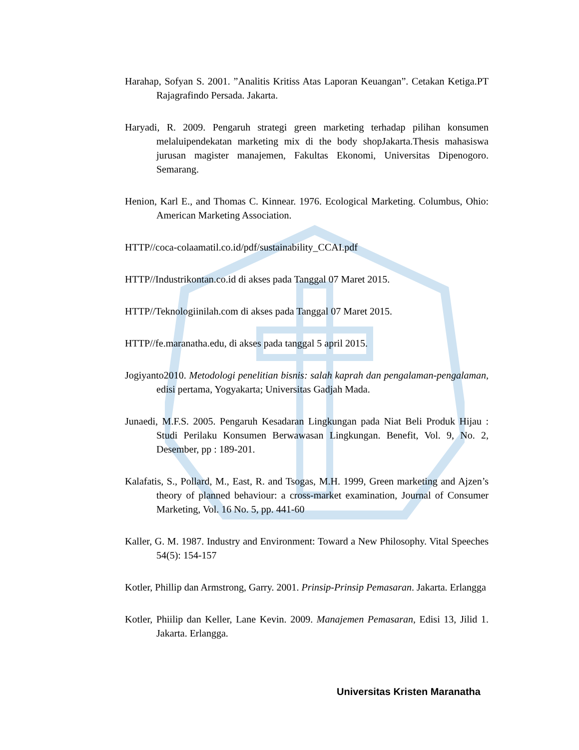Harahap, Sofyan S. 2001. ”Analitis Kritiss Atas Laporan Keuangan”. Cetakan Ketiga.PT Rajagrafindo Persada. Jakarta.
Haryadi, R. 2009. Pengaruh strategi green marketing terhadap pilihan konsumen melaluipendekatan marketing mix di the body shopJakarta.Thesis mahasiswa jurusan magister manajemen, Fakultas Ekonomi, Universitas Dipenogoro. Semarang.
Henion, Karl E., and Thomas C. Kinnear. 1976. Ecological Marketing. Columbus, Ohio: American Marketing Association.
HTTP//coca-colaamatil.co.id/pdf/sustainability_CCAI.pdf
HTTP//Industrikontan.co.id di akses pada Tanggal 07 Maret 2015.
HTTP//Teknologiinilah.com di akses pada Tanggal 07 Maret 2015.
HTTP//fe.maranatha.edu, di akses pada tanggal 5 april 2015.
Jogiyanto2010. Metodologi penelitian bisnis: salah kaprah dan pengalaman-pengalaman, edisi pertama, Yogyakarta; Universitas Gadjah Mada.
Junaedi, M.F.S. 2005. Pengaruh Kesadaran Lingkungan pada Niat Beli Produk Hijau : Studi Perilaku Konsumen Berwawasan Lingkungan. Benefit, Vol. 9, No. 2, Desember, pp : 189-201.
Kalafatis, S., Pollard, M., East, R. and Tsogas, M.H. 1999, Green marketing and Ajzen’s theory of planned behaviour: a cross-market examination, Journal of Consumer Marketing, Vol. 16 No. 5, pp. 441-60
Kaller, G. M. 1987. Industry and Environment: Toward a New Philosophy. Vital Speeches 54(5): 154-157
Kotler, Phillip dan Armstrong, Garry. 2001. Prinsip-Prinsip Pemasaran. Jakarta. Erlangga
Kotler, Phiilip dan Keller, Lane Kevin. 2009. Manajemen Pemasaran, Edisi 13, Jilid 1. Jakarta. Erlangga.
Universitas Kristen Maranatha